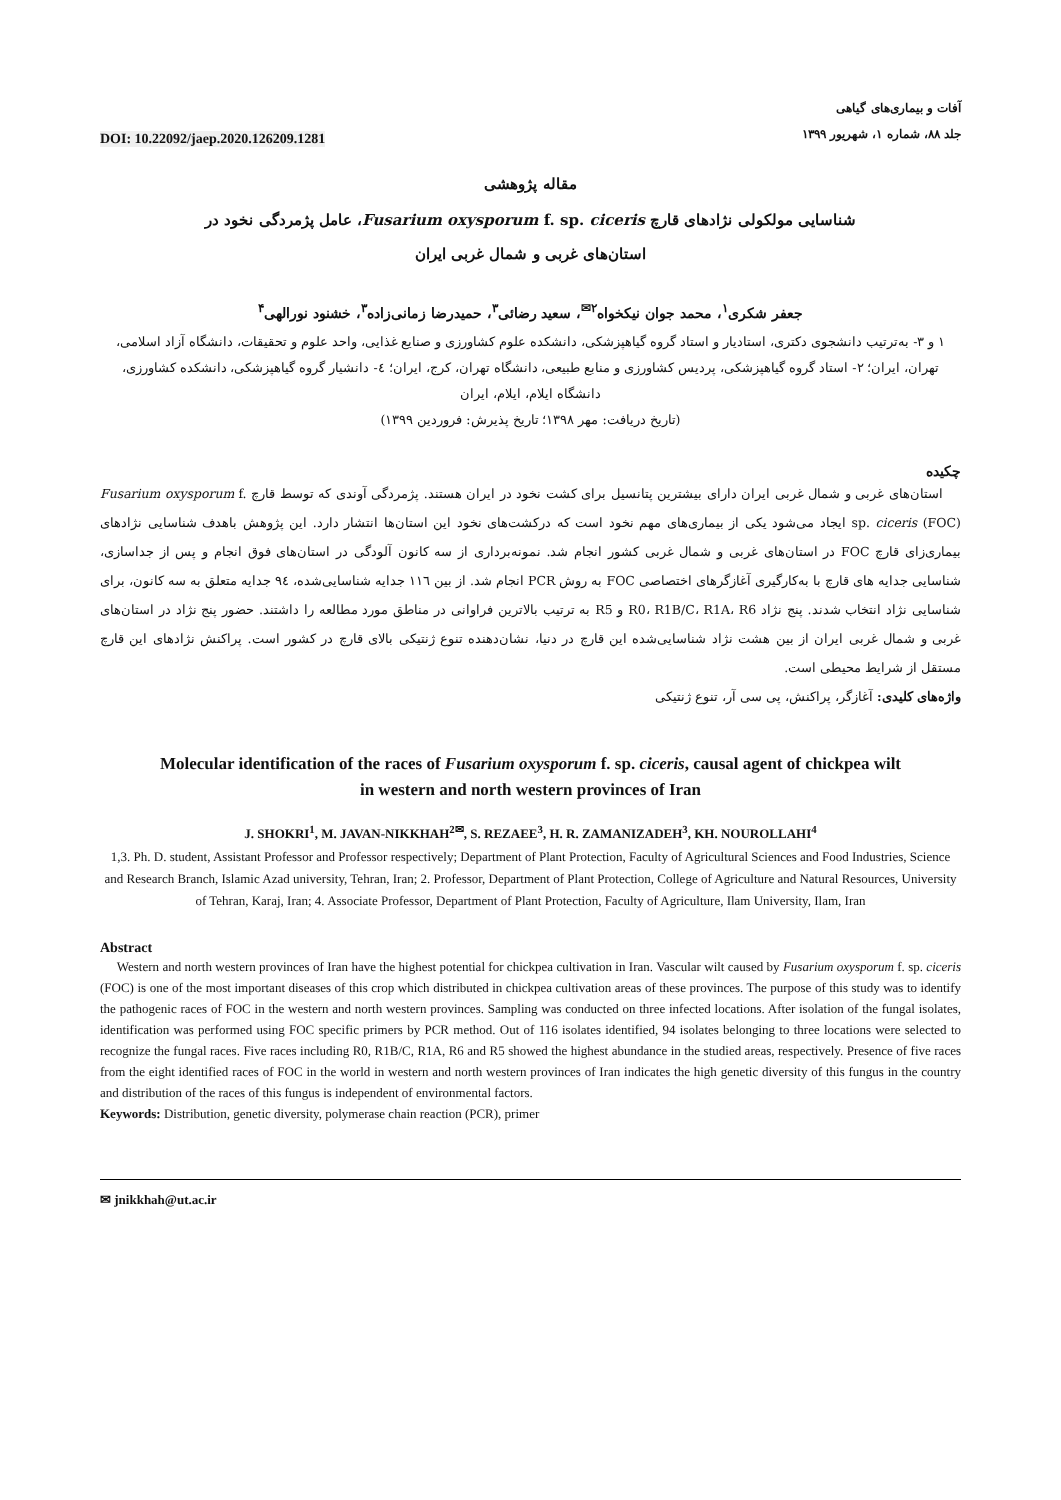DOI: 10.22092/jaep.2020.126209.1281
آفات و بیماری‌های گیاهی
جلد ۸۸، شماره ۱، شهریور ۱۳۹۹
مقاله پژوهشی
شناسایی مولکولی نژادهای قارچ Fusarium oxysporum f. sp. ciceris، عامل پژمردگی نخود در
استان‌های غربی و شمال غربی ایران
جعفر شکری<sup>۱</sup>، محمد جوان نیکخواه<sup>۲✉</sup>، سعید رضائی<sup>۳</sup>، حمیدرضا زمانی‌زاده<sup>۳</sup>، خشنود نورالهی<sup>۴</sup>
۱ و ۳- به‌ترتیب دانشجوی دکتری، استادیار و استاد گروه گیاهپزشکی، دانشکده علوم کشاورزی و صنایع غذایی، واحد علوم و تحقیقات، دانشگاه آزاد اسلامی، تهران، ایران؛ ۲- استاد گروه گیاهپزشکی، پردیس کشاورزی و منابع طبیعی، دانشگاه تهران، کرج، ایران؛ ٤- دانشیار گروه گیاهپزشکی، دانشکده کشاورزی، دانشگاه ایلام، ایلام، ایران
(تاریخ دریافت: مهر ۱۳۹۸؛ تاریخ پذیرش: فروردین ۱۳۹۹)
چکیده
استان‌های غربی و شمال غربی ایران دارای بیشترین پتانسیل برای کشت نخود در ایران هستند. پژمردگی آوندی که توسط قارچ Fusarium oxysporum f. sp. ciceris (FOC) ایجاد می‌شود یکی از بیماری‌های مهم نخود است که درکشت‌های نخود این استان‌ها انتشار دارد. این پژوهش باهدف شناسایی نژادهای بیماری‌زای قارچ FOC در استان‌های غربی و شمال غربی کشور انجام شد. نمونه‌برداری از سه کانون آلودگی در استان‌های فوق انجام و پس از جداسازی، شناسایی جدایه های قارچ با به‌کارگیری آغازگرهای اختصاصی FOC به روش PCR انجام شد. از بین ۱۱٦ جدایه شناسایی‌شده، ۹٤ جدایه متعلق به سه کانون، برای شناسایی نژاد انتخاب شدند. پنج نژاد R0، R1B/C، R1A، R6 و R5 به ترتیب بالاترین فراوانی در مناطق مورد مطالعه را داشتند. حضور پنج نژاد در استان‌های غربی و شمال غربی ایران از بین هشت نژاد شناسایی‌شده این قارچ در دنیا، نشان‌دهنده تنوع ژنتیکی بالای قارچ در کشور است. پراکنش نژادهای این قارچ مستقل از شرایط محیطی است.
واژه‌های کلیدی: آغازگر، پراکنش، پی سی آر، تنوع ژنتیکی
Molecular identification of the races of Fusarium oxysporum f. sp. ciceris, causal agent of chickpea wilt
in western and north western provinces of Iran
J. SHOKRI<sup>1</sup>, M. JAVAN-NIKKHAH<sup>2✉</sup>, S. REZAEE<sup>3</sup>, H. R. ZAMANIZADEH<sup>3</sup>, KH. NOUROLLAHI<sup>4</sup>
1,3. Ph. D. student, Assistant Professor and Professor respectively; Department of Plant Protection, Faculty of Agricultural Sciences and Food Industries, Science and Research Branch, Islamic Azad university, Tehran, Iran; 2. Professor, Department of Plant Protection, College of Agriculture and Natural Resources, University of Tehran, Karaj, Iran; 4. Associate Professor, Department of Plant Protection, Faculty of Agriculture, Ilam University, Ilam, Iran
Abstract
Western and north western provinces of Iran have the highest potential for chickpea cultivation in Iran. Vascular wilt caused by Fusarium oxysporum f. sp. ciceris (FOC) is one of the most important diseases of this crop which distributed in chickpea cultivation areas of these provinces. The purpose of this study was to identify the pathogenic races of FOC in the western and north western provinces. Sampling was conducted on three infected locations. After isolation of the fungal isolates, identification was performed using FOC specific primers by PCR method. Out of 116 isolates identified, 94 isolates belonging to three locations were selected to recognize the fungal races. Five races including R0, R1B/C, R1A, R6 and R5 showed the highest abundance in the studied areas, respectively. Presence of five races from the eight identified races of FOC in the world in western and north western provinces of Iran indicates the high genetic diversity of this fungus in the country and distribution of the races of this fungus is independent of environmental factors.
Keywords: Distribution, genetic diversity, polymerase chain reaction (PCR), primer
✉ jnikkhah@ut.ac.ir